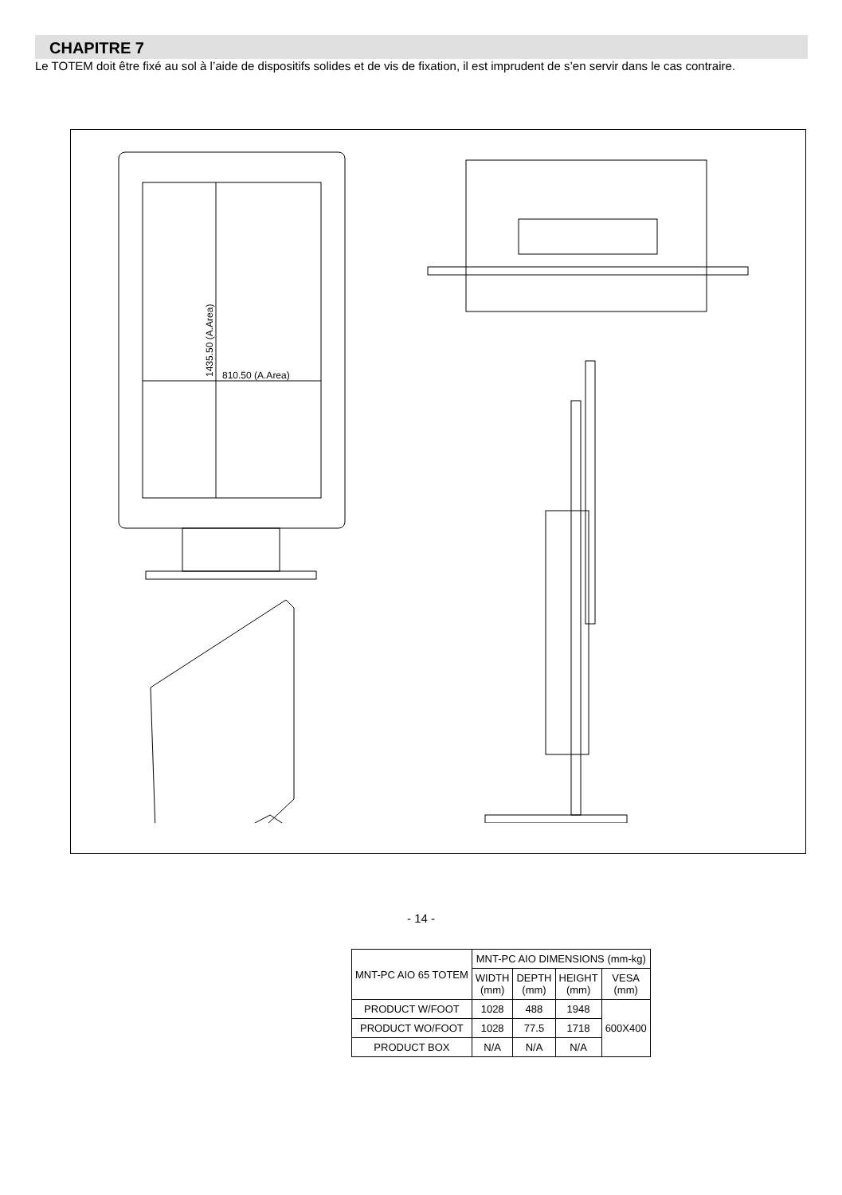CHAPITRE 7
Le TOTEM doit être fixé au sol à l’aide de dispositifs solides et de vis de fixation, il est imprudent de s’en servir dans le cas contraire.
810.50 (A.Area)
1435.50 (A.Area)
| MNT-PC AIO 65 TOTEM | MNT-PC AIO DIMENSIONS (mm-kg) | | | |
| | WIDTH (mm) | DEPTH (mm) | HEIGHT (mm) | VESA (mm) |
| PRODUCT W/FOOT | 1028 | 488 | 1948 | 600X400 |
| PRODUCT WO/FOOT | 1028 | 77.5 | 1718 | |
| PRODUCT BOX | N/A | N/A | N/A | |
- 14 -